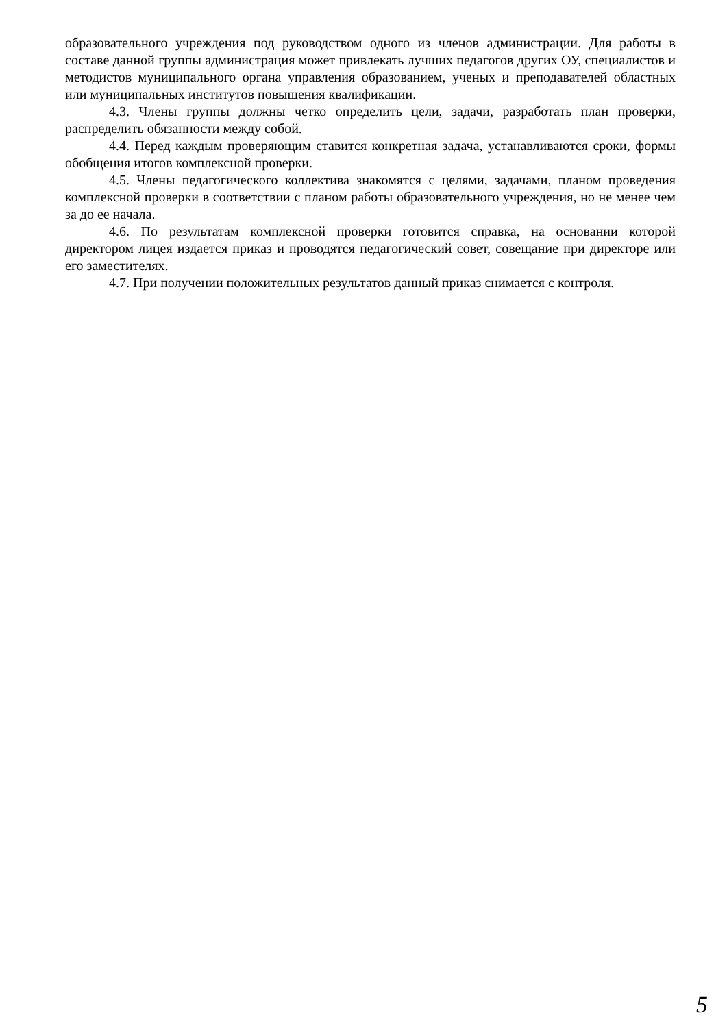образовательного учреждения под руководством одного из членов администрации. Для работы в составе данной группы администрация может привлекать лучших педагогов других ОУ, специалистов и методистов муниципального органа управления образованием, ученых и преподавателей областных или муниципальных институтов повышения квалификации.
4.3. Члены группы должны четко определить цели, задачи, разработать план проверки, распределить обязанности между собой.
4.4. Перед каждым проверяющим ставится конкретная задача, устанавливаются сроки, формы обобщения итогов комплексной проверки.
4.5. Члены педагогического коллектива знакомятся с целями, задачами, планом проведения комплексной проверки в соответствии с планом работы образовательного учреждения, но не менее чем за до ее начала.
4.6. По результатам комплексной проверки готовится справка, на основании которой директором лицея издается приказ и проводятся педагогический совет, совещание при директоре или его заместителях.
4.7. При получении положительных результатов данный приказ снимается с контроля.
5